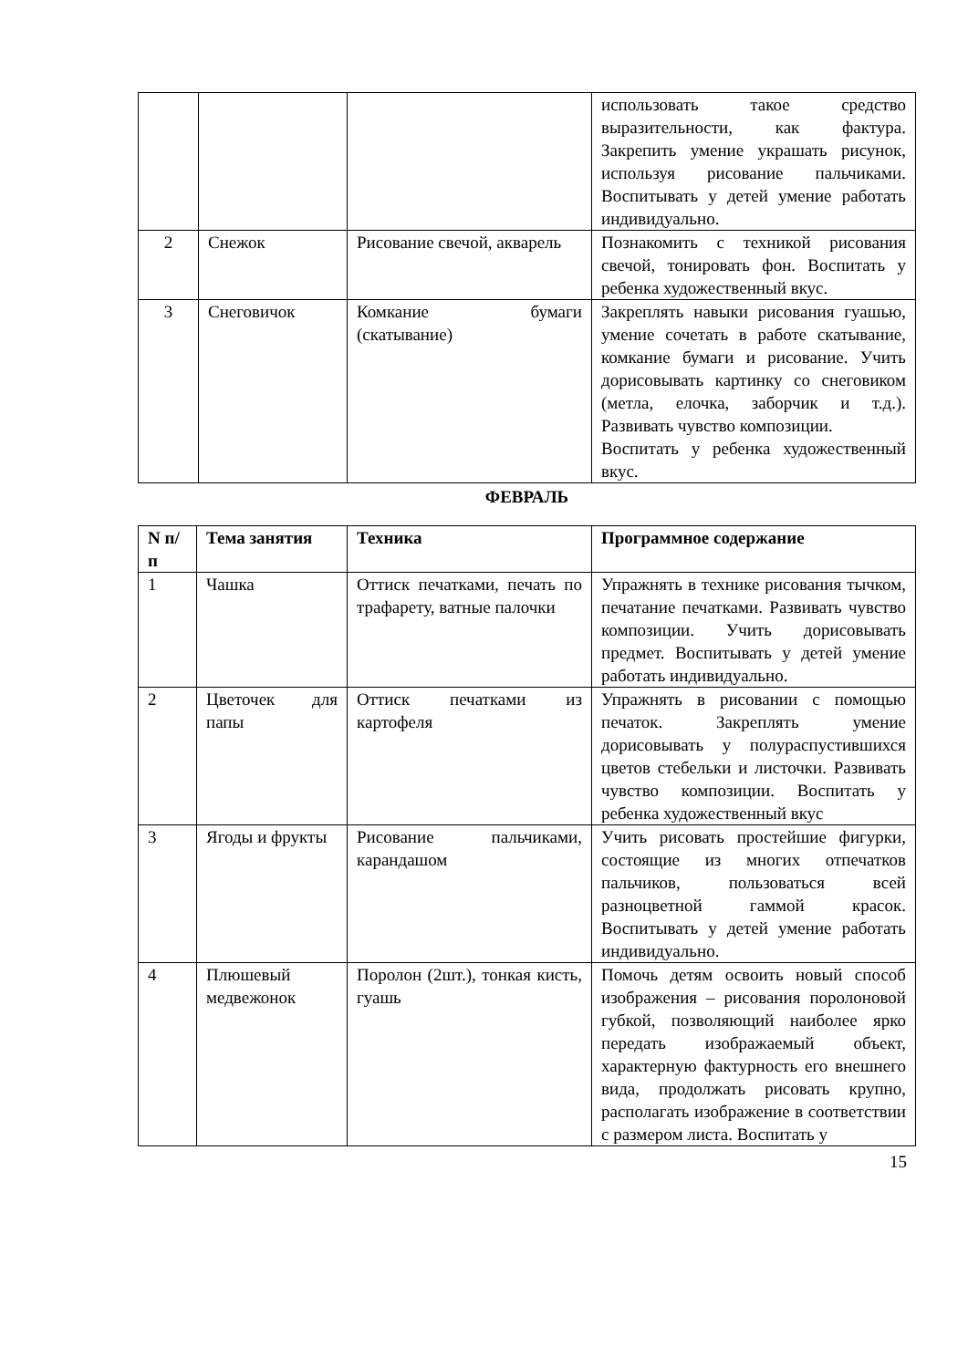| | | | использовать такое средство выразительности, как фактура. Закрепить умение украшать рисунок, используя рисование пальчиками. Воспитывать у детей умение работать индивидуально. |
| 2 | Снежок | Рисование свечой, акварель | Познакомить с техникой рисования свечой, тонировать фон. Воспитать у ребенка художественный вкус. |
| 3 | Снеговичок | Комкание бумаги (скатывание) | Закреплять навыки рисования гуашью, умение сочетать в работе скатывание, комкание бумаги и рисование. Учить дорисовывать картинку со снеговиком (метла, елочка, заборчик и т.д.). Развивать чувство композиции. Воспитать у ребенка художественный вкус. |
ФЕВРАЛЬ
| N п/п | Тема занятия | Техника | Программное содержание |
| --- | --- | --- | --- |
| 1 | Чашка | Оттиск печатками, печать по трафарету, ватные палочки | Упражнять в технике рисования тычком, печатание печатками. Развивать чувство композиции. Учить дорисовывать предмет. Воспитывать у детей умение работать индивидуально. |
| 2 | Цветочек для папы | Оттиск печатками из картофеля | Упражнять в рисовании с помощью печаток. Закреплять умение дорисовывать у полураспустившихся цветов стебельки и листочки. Развивать чувство композиции. Воспитать у ребенка художественный вкус |
| 3 | Ягоды и фрукты | Рисование пальчиками, карандашом | Учить рисовать простейшие фигурки, состоящие из многих отпечатков пальчиков, пользоваться всей разноцветной гаммой красок. Воспитывать у детей умение работать индивидуально. |
| 4 | Плюшевый медвежонок | Поролон (2шт.), тонкая кисть, гуашь | Помочь детям освоить новый способ изображения – рисования поролоновой губкой, позволяющий наиболее ярко передать изображаемый объект, характерную фактурность его внешнего вида, продолжать рисовать крупно, располагать изображение в соответствии с размером листа. Воспитать у |
15